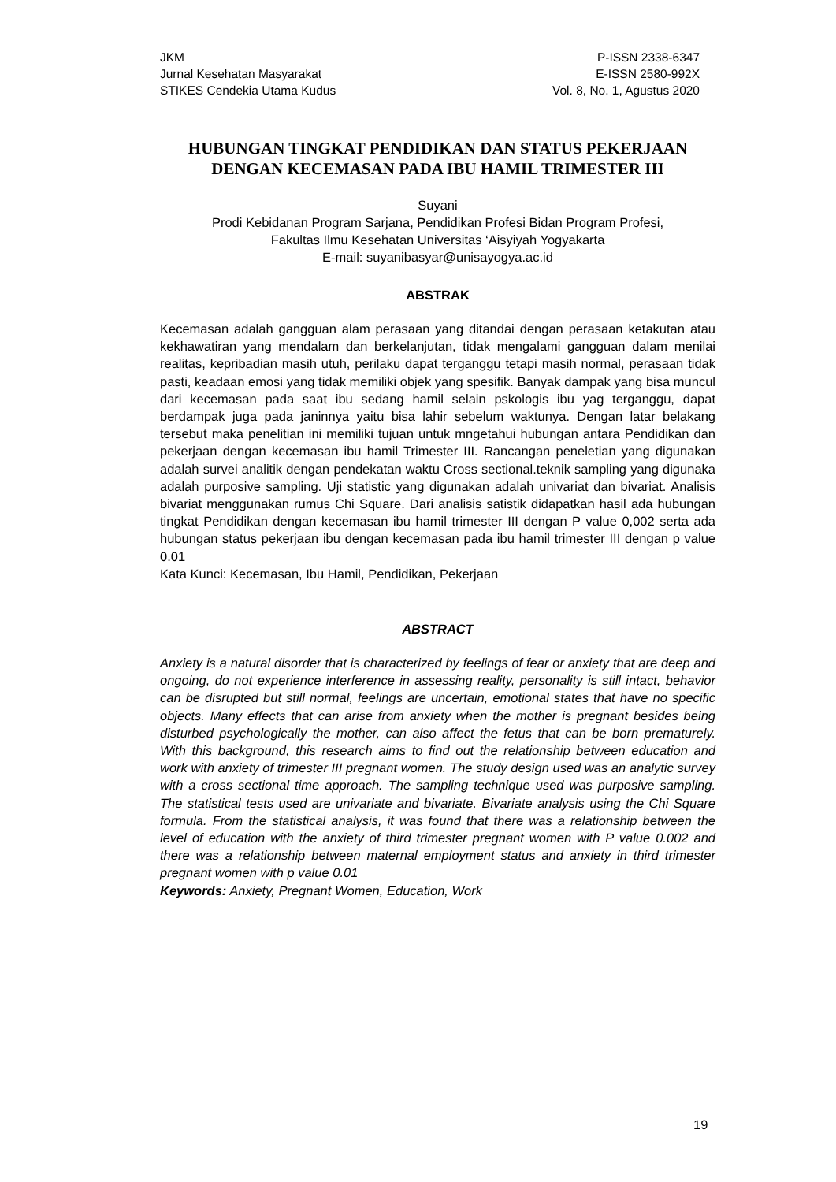JKM
Jurnal Kesehatan Masyarakat
STIKES Cendekia Utama Kudus
P-ISSN 2338-6347
E-ISSN 2580-992X
Vol. 8, No. 1, Agustus 2020
HUBUNGAN TINGKAT PENDIDIKAN DAN STATUS PEKERJAAN DENGAN KECEMASAN PADA IBU HAMIL TRIMESTER III
Suyani
Prodi Kebidanan Program Sarjana, Pendidikan Profesi Bidan Program Profesi,
Fakultas Ilmu Kesehatan Universitas ‘Aisyiyah Yogyakarta
E-mail: suyanibasyar@unisayogya.ac.id
ABSTRAK
Kecemasan adalah gangguan alam perasaan yang ditandai dengan perasaan ketakutan atau kekhawatiran yang mendalam dan berkelanjutan, tidak mengalami gangguan dalam menilai realitas, kepribadian masih utuh, perilaku dapat terganggu tetapi masih normal, perasaan tidak pasti, keadaan emosi yang tidak memiliki objek yang spesifik. Banyak dampak yang bisa muncul dari kecemasan pada saat ibu sedang hamil selain pskologis ibu yag terganggu, dapat berdampak juga pada janinnya yaitu bisa lahir sebelum waktunya. Dengan latar belakang tersebut maka penelitian ini memiliki tujuan untuk mngetahui hubungan antara Pendidikan dan pekerjaan dengan kecemasan ibu hamil Trimester III. Rancangan peneletian yang digunakan adalah survei analitik dengan pendekatan waktu Cross sectional.teknik sampling yang digunaka adalah purposive sampling. Uji statistic yang digunakan adalah univariat dan bivariat. Analisis bivariat menggunakan rumus Chi Square. Dari analisis satistik didapatkan hasil ada hubungan tingkat Pendidikan dengan kecemasan ibu hamil trimester III dengan P value 0,002 serta ada hubungan status pekerjaan ibu dengan kecemasan pada ibu hamil trimester III dengan p value 0.01
Kata Kunci: Kecemasan, Ibu Hamil, Pendidikan, Pekerjaan
ABSTRACT
Anxiety is a natural disorder that is characterized by feelings of fear or anxiety that are deep and ongoing, do not experience interference in assessing reality, personality is still intact, behavior can be disrupted but still normal, feelings are uncertain, emotional states that have no specific objects. Many effects that can arise from anxiety when the mother is pregnant besides being disturbed psychologically the mother, can also affect the fetus that can be born prematurely. With this background, this research aims to find out the relationship between education and work with anxiety of trimester III pregnant women. The study design used was an analytic survey with a cross sectional time approach. The sampling technique used was purposive sampling. The statistical tests used are univariate and bivariate. Bivariate analysis using the Chi Square formula. From the statistical analysis, it was found that there was a relationship between the level of education with the anxiety of third trimester pregnant women with P value 0.002 and there was a relationship between maternal employment status and anxiety in third trimester pregnant women with p value 0.01
Keywords: Anxiety, Pregnant Women, Education, Work
19